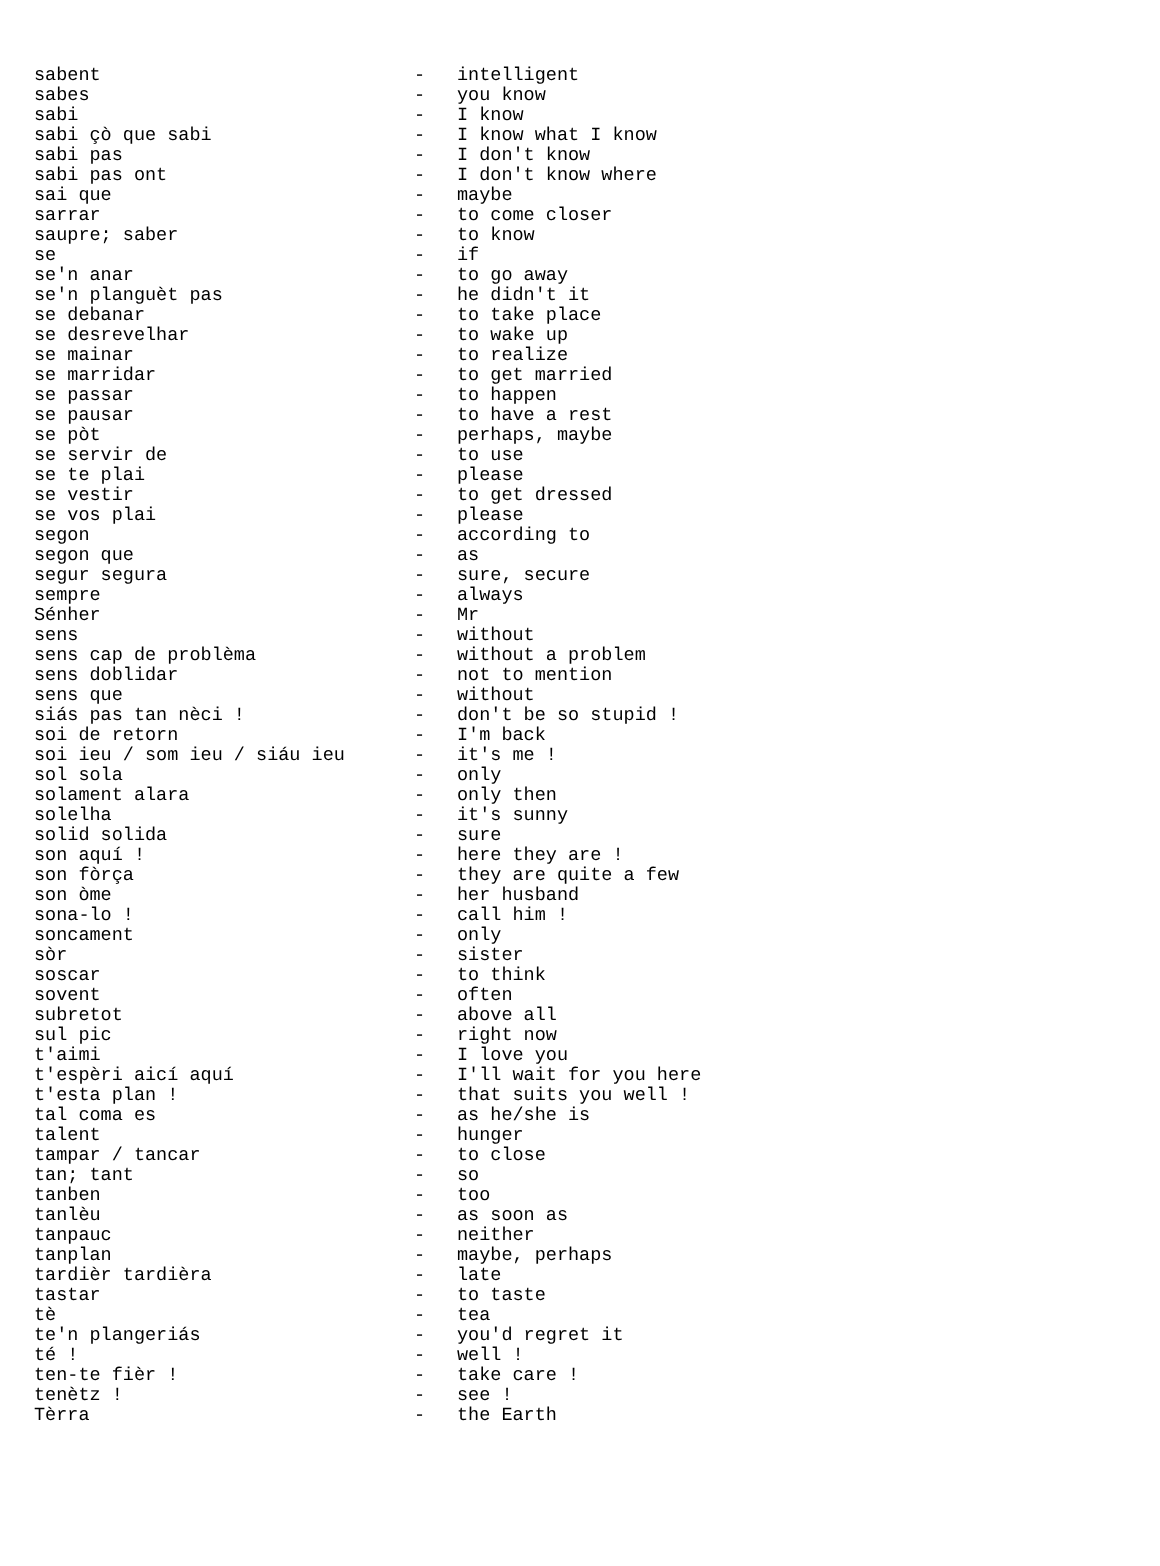| sabent | - | intelligent |
| sabes | - | you know |
| sabi | - | I know |
| sabi çò que sabi | - | I know what I know |
| sabi pas | - | I don't know |
| sabi pas ont | - | I don't know where |
| sai que | - | maybe |
| sarrar | - | to come closer |
| saupre; saber | - | to know |
| se | - | if |
| se'n anar | - | to go away |
| se'n planguèt pas | - | he didn't it |
| se debanar | - | to take place |
| se desrevelhar | - | to wake up |
| se mainar | - | to realize |
| se marridar | - | to get married |
| se passar | - | to happen |
| se pausar | - | to have a rest |
| se pòt | - | perhaps, maybe |
| se servir de | - | to use |
| se te plai | - | please |
| se vestir | - | to get dressed |
| se vos plai | - | please |
| segon | - | according to |
| segon que | - | as |
| segur segura | - | sure, secure |
| sempre | - | always |
| Sénher | - | Mr |
| sens | - | without |
| sens cap de problèma | - | without a problem |
| sens doblidar | - | not to mention |
| sens que | - | without |
| siás pas tan nèci ! | - | don't be so stupid ! |
| soi de retorn | - | I'm back |
| soi ieu / som ieu / siáu ieu | - | it's me ! |
| sol sola | - | only |
| solament alara | - | only then |
| solelha | - | it's sunny |
| solid solida | - | sure |
| son aquí ! | - | here they are ! |
| son fòrça | - | they are quite a few |
| son òme | - | her husband |
| sona-lo ! | - | call him ! |
| soncament | - | only |
| sòr | - | sister |
| soscar | - | to think |
| sovent | - | often |
| subretot | - | above all |
| sul pic | - | right now |
| t'aimi | - | I love you |
| t'espèri aicí aquí | - | I'll wait for you here |
| t'esta plan ! | - | that suits you well ! |
| tal coma es | - | as he/she is |
| talent | - | hunger |
| tampar / tancar | - | to close |
| tan; tant | - | so |
| tanben | - | too |
| tanlèu | - | as soon as |
| tanpauc | - | neither |
| tanplan | - | maybe, perhaps |
| tardièr tardièra | - | late |
| tastar | - | to taste |
| tè | - | tea |
| te'n plangeriás | - | you'd regret it |
| té ! | - | well ! |
| ten-te fièr ! | - | take care ! |
| tenètz ! | - | see ! |
| Tèrra | - | the Earth |